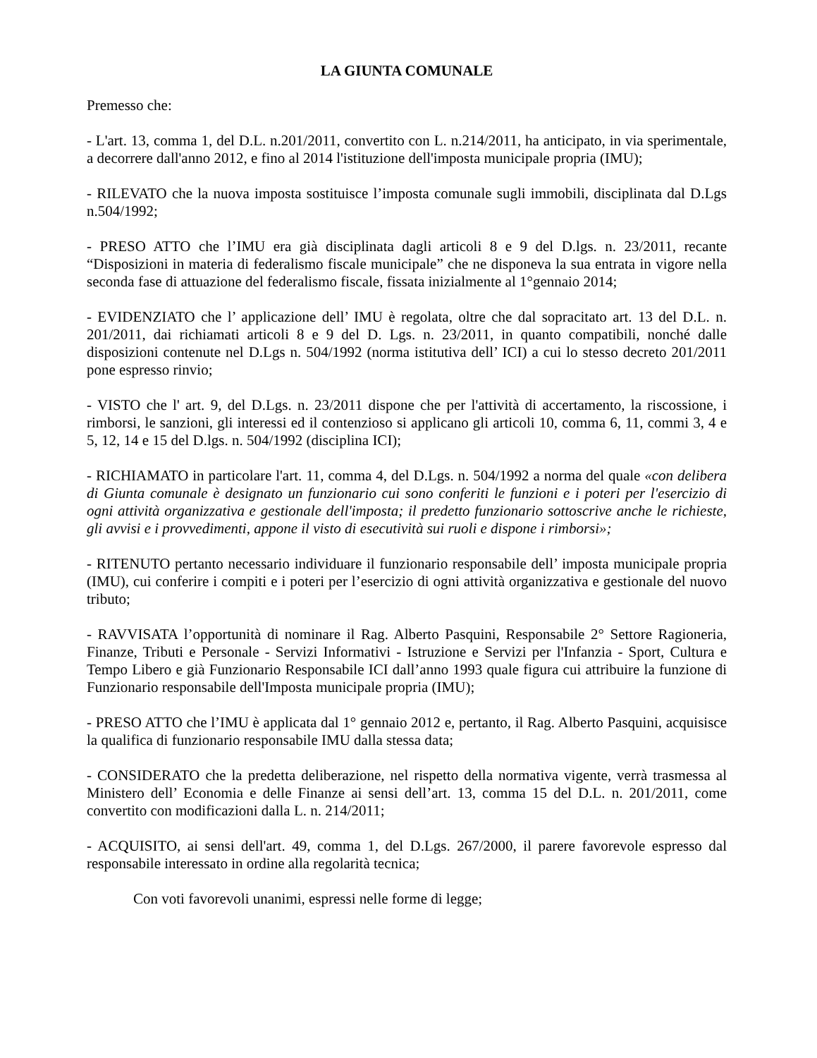LA GIUNTA COMUNALE
Premesso che:
- L'art. 13, comma 1, del D.L. n.201/2011, convertito con L. n.214/2011, ha anticipato, in via sperimentale, a decorrere dall'anno 2012, e fino al 2014 l'istituzione dell'imposta municipale propria (IMU);
- RILEVATO che la nuova imposta sostituisce l’imposta comunale sugli immobili, disciplinata dal D.Lgs n.504/1992;
- PRESO ATTO che l’IMU era già disciplinata dagli articoli 8 e 9 del D.lgs. n. 23/2011, recante “Disposizioni in materia di federalismo fiscale municipale” che ne disponeva la sua entrata in vigore nella seconda fase di attuazione del federalismo fiscale, fissata inizialmente al 1°gennaio 2014;
- EVIDENZIATO che l’ applicazione dell’ IMU è regolata, oltre che dal sopracitato art. 13 del D.L. n. 201/2011, dai richiamati articoli 8 e 9 del D. Lgs. n. 23/2011, in quanto compatibili, nonché dalle disposizioni contenute nel D.Lgs n. 504/1992 (norma istitutiva dell’ ICI) a cui lo stesso decreto 201/2011 pone espresso rinvio;
- VISTO che l' art. 9, del D.Lgs. n. 23/2011 dispone che per l'attività di accertamento, la riscossione, i rimborsi, le sanzioni, gli interessi ed il contenzioso si applicano gli articoli 10, comma 6, 11, commi 3, 4 e 5, 12, 14 e 15 del D.lgs. n. 504/1992 (disciplina ICI);
- RICHIAMATO in particolare l'art. 11, comma 4, del D.Lgs. n. 504/1992 a norma del quale «con delibera di Giunta comunale è designato un funzionario cui sono conferiti le funzioni e i poteri per l'esercizio di ogni attività organizzativa e gestionale dell'imposta; il predetto funzionario sottoscrive anche le richieste, gli avvisi e i provvedimenti, appone il visto di esecutività sui ruoli e dispone i rimborsi»;
- RITENUTO pertanto necessario individuare il funzionario responsabile dell’ imposta municipale propria (IMU), cui conferire i compiti e i poteri per l’esercizio di ogni attività organizzativa e gestionale del nuovo tributo;
- RAVVISATA l’opportunità di nominare il Rag. Alberto Pasquini, Responsabile 2° Settore Ragioneria, Finanze, Tributi e Personale - Servizi Informativi - Istruzione e Servizi per l'Infanzia - Sport, Cultura e Tempo Libero e già Funzionario Responsabile ICI dall’anno 1993 quale figura cui attribuire la funzione di Funzionario responsabile dell'Imposta municipale propria (IMU);
- PRESO ATTO che l’IMU è applicata dal 1° gennaio 2012 e, pertanto, il Rag. Alberto Pasquini, acquisisce la qualifica di funzionario responsabile IMU dalla stessa data;
- CONSIDERATO che la predetta deliberazione, nel rispetto della normativa vigente, verrà trasmessa al Ministero dell’ Economia e delle Finanze ai sensi dell’art. 13, comma 15 del D.L. n. 201/2011, come convertito con modificazioni dalla L. n. 214/2011;
- ACQUISITO, ai sensi dell'art. 49, comma 1, del D.Lgs. 267/2000, il parere favorevole espresso dal responsabile interessato in ordine alla regolarità tecnica;
Con voti favorevoli unanimi, espressi nelle forme di legge;